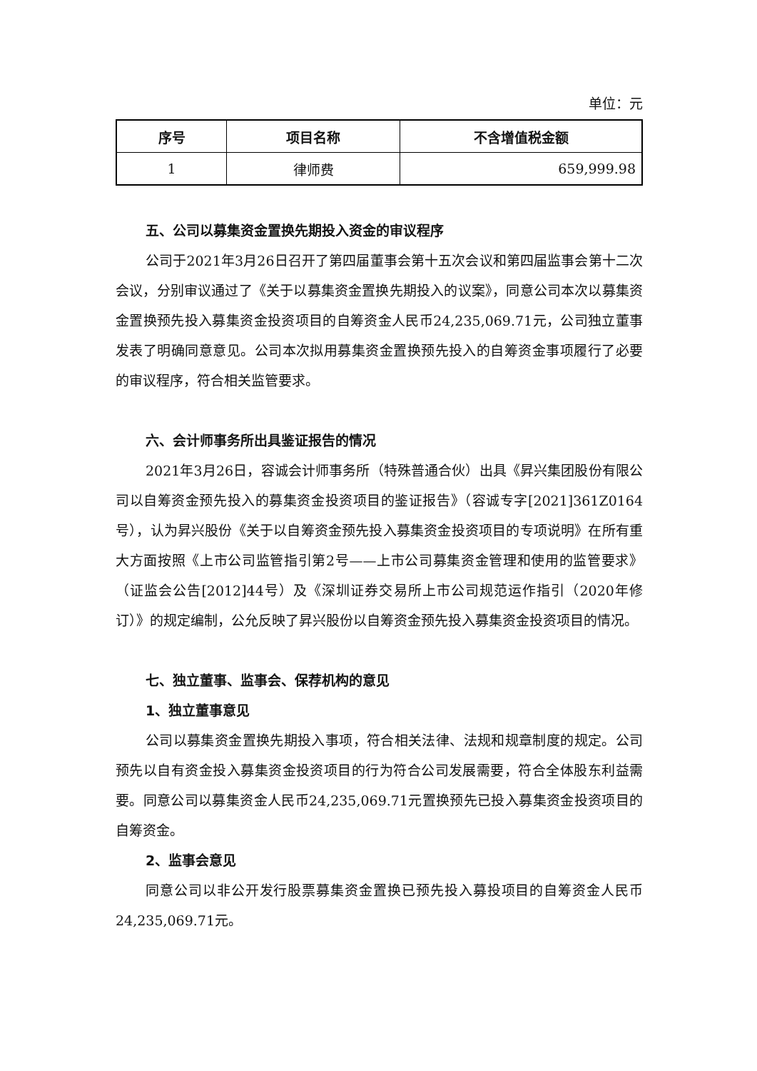单位：元
| 序号 | 项目名称 | 不含增值税金额 |
| --- | --- | --- |
| 1 | 律师费 | 659,999.98 |
五、公司以募集资金置换先期投入资金的审议程序
公司于2021年3月26日召开了第四届董事会第十五次会议和第四届监事会第十二次会议，分别审议通过了《关于以募集资金置换先期投入的议案》，同意公司本次以募集资金置换预先投入募集资金投资项目的自筹资金人民币24,235,069.71元，公司独立董事发表了明确同意意见。公司本次拟用募集资金置换预先投入的自筹资金事项履行了必要的审议程序，符合相关监管要求。
六、会计师事务所出具鉴证报告的情况
2021年3月26日，容诚会计师事务所（特殊普通合伙）出具《昇兴集团股份有限公司以自筹资金预先投入的募集资金投资项目的鉴证报告》（容诚专字[2021]361Z0164号），认为昇兴股份《关于以自筹资金预先投入募集资金投资项目的专项说明》在所有重大方面按照《上市公司监管指引第2号——上市公司募集资金管理和使用的监管要求》（证监会公告[2012]44号）及《深圳证券交易所上市公司规范运作指引（2020年修订）》的规定编制，公允反映了昇兴股份以自筹资金预先投入募集资金投资项目的情况。
七、独立董事、监事会、保荐机构的意见
1、独立董事意见
公司以募集资金置换先期投入事项，符合相关法律、法规和规章制度的规定。公司预先以自有资金投入募集资金投资项目的行为符合公司发展需要，符合全体股东利益需要。同意公司以募集资金人民币24,235,069.71元置换预先已投入募集资金投资项目的自筹资金。
2、监事会意见
同意公司以非公开发行股票募集资金置换已预先投入募投项目的自筹资金人民币24,235,069.71元。